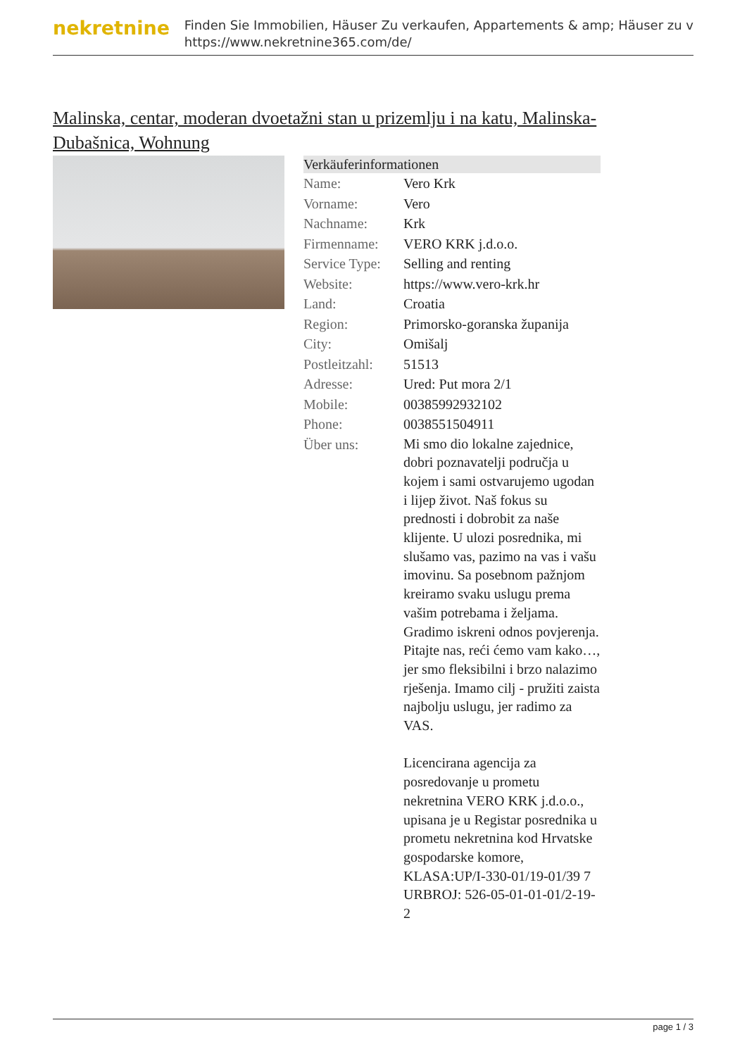nekretnine
Finden Sie Immobilien, Häuser Zu verkaufen, Appartements & amp; Häuser zu v
https://www.nekretnine365.com/de/
Malinska, centar, moderan dvoetažni stan u prizemlju i na katu, Malinska-Dubašnica, Wohnung
| Verkäuferinformationen | |
| --- | --- |
| Name: | Vero Krk |
| Vorname: | Vero |
| Nachname: | Krk |
| Firmenname: | VERO KRK j.d.o.o. |
| Service Type: | Selling and renting |
| Website: | https://www.vero-krk.hr |
| Land: | Croatia |
| Region: | Primorsko-goranska županija |
| City: | Omišalj |
| Postleitzahl: | 51513 |
| Adresse: | Ured: Put mora 2/1 |
| Mobile: | 00385992932102 |
| Phone: | 0038551504911 |
| Über uns: | Mi smo dio lokalne zajednice, dobri poznavatelji područja u kojem i sami ostvarujemo ugodan i lijep život. Naš fokus su prednosti i dobrobit za naše klijente. U ulozi posrednika, mi slušamo vas, pazimo na vas i vašu imovinu. Sa posebnom pažnjom kreiramo svaku uslugu prema vašim potrebama i željama. Gradimo iskreni odnos povjerenja. Pitajte nas, reći ćemo vam kako…, jer smo fleksibilni i brzo nalazimo rješenja. Imamo cilj - pružiti zaista najbolju uslugu, jer radimo za VAS. Licencirana agencija za posredovanje u prometu nekretnina VERO KRK j.d.o.o., upisana je u Registar posrednika u prometu nekretnina kod Hrvatske gospodarske komore, KLASA:UP/I-330-01/19-01/39 7 URBROJ: 526-05-01-01-01/2-19-2 |
page 1 / 3